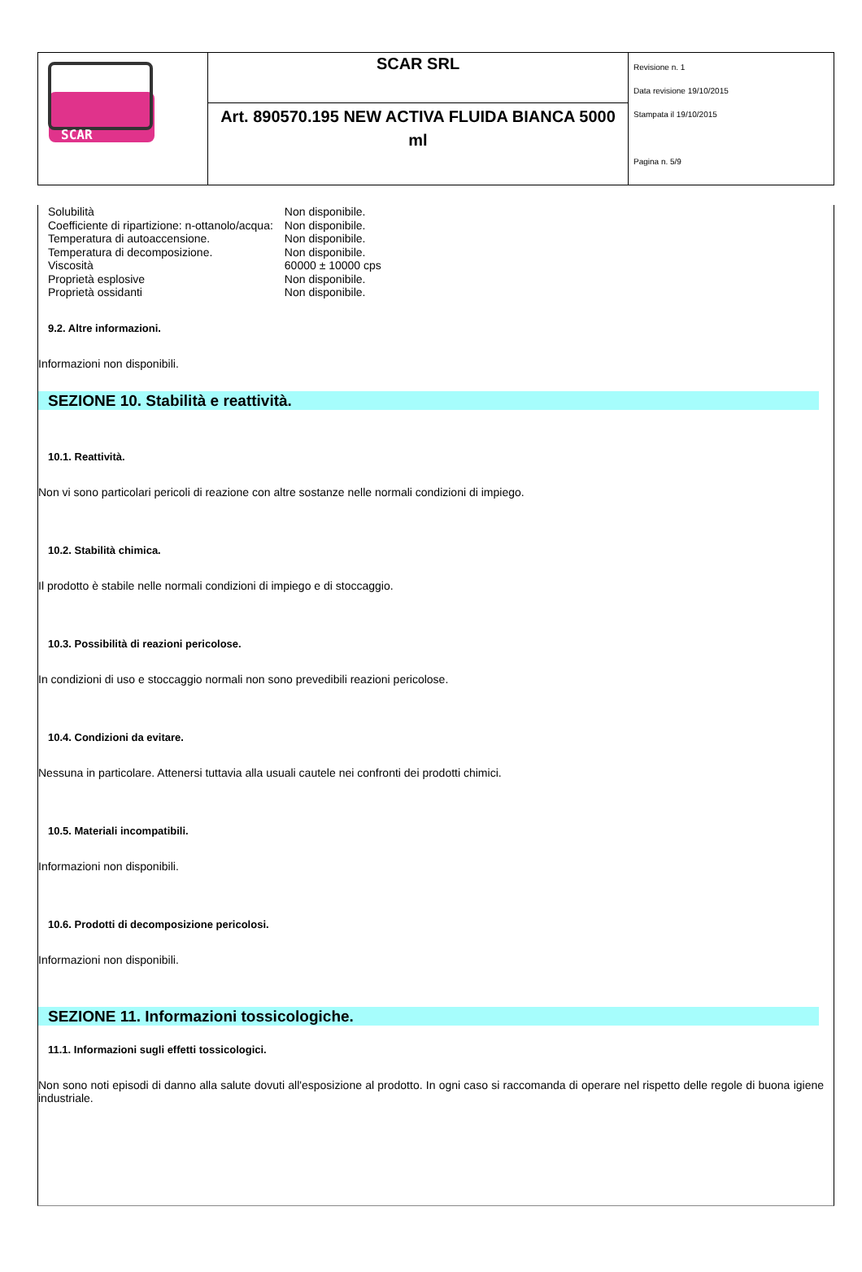| SCAR | SCAR SRL | Revisione n. 1 Data revisione 19/10/2015 Stampata il 19/10/2015 Pagina n. 5/9 |
| | Art. 890570.195 NEW ACTIVA FLUIDA BIANCA 5000 ml | |
| Solubilità | Non disponibile. |
| Coefficiente di ripartizione: n-ottanolo/acqua: | Non disponibile. |
| Temperatura di autoaccensione. | Non disponibile. |
| Temperatura di decomposizione. | Non disponibile. |
| Viscosità | 60000 ± 10000 cps |
| Proprietà esplosive | Non disponibile. |
| Proprietà ossidanti | Non disponibile. |
9.2. Altre informazioni.
Informazioni non disponibili.
SEZIONE 10. Stabilità e reattività.
10.1. Reattività.
Non vi sono particolari pericoli di reazione con altre sostanze nelle normali condizioni di impiego.
10.2. Stabilità chimica.
Il prodotto è stabile nelle normali condizioni di impiego e di stoccaggio.
10.3. Possibilità di reazioni pericolose.
In condizioni di uso e stoccaggio normali non sono prevedibili reazioni pericolose.
10.4. Condizioni da evitare.
Nessuna in particolare. Attenersi tuttavia alla usuali cautele nei confronti dei prodotti chimici.
10.5. Materiali incompatibili.
Informazioni non disponibili.
10.6. Prodotti di decomposizione pericolosi.
Informazioni non disponibili.
SEZIONE 11. Informazioni tossicologiche.
11.1. Informazioni sugli effetti tossicologici.
Non sono noti episodi di danno alla salute dovuti all'esposizione al prodotto. In ogni caso si raccomanda di operare nel rispetto delle regole di buona igiene industriale.